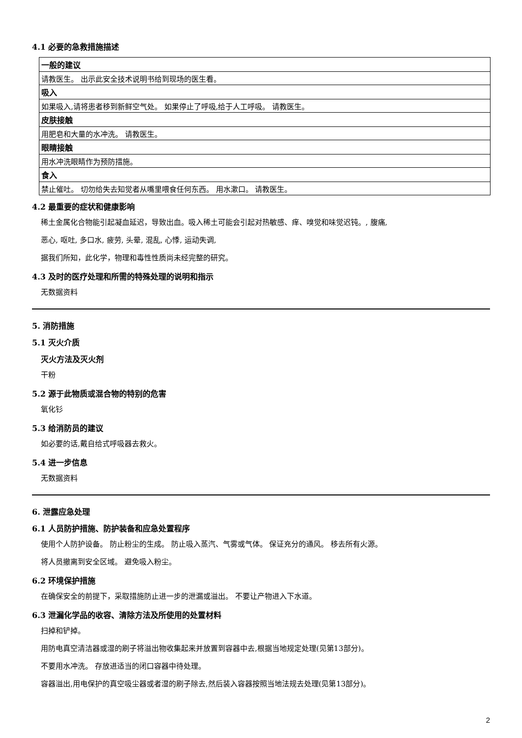4.1 必要的急救措施描述
| 一般的建议 |
| 请教医生。 出示此安全技术说明书给到现场的医生看。 |
| 吸入 |
| 如果吸入,请将患者移到新鲜空气处。 如果停止了呼吸,给于人工呼吸。 请教医生。 |
| 皮肤接触 |
| 用肥皂和大量的水冲洗。 请教医生。 |
| 眼睛接触 |
| 用水冲洗眼睛作为预防措施。 |
| 食入 |
| 禁止催吐。 切勿给失去知觉者从嘴里喂食任何东西。 用水漱口。 请教医生。 |
4.2 最重要的症状和健康影响
稀土金属化合物能引起凝血延迟，导致出血。吸入稀土可能会引起对热敏感、痒、嗅觉和味觉迟钝。, 腹痛,
恶心, 呕吐, 多口水, 疲劳, 头晕, 混乱, 心悸, 运动失调,
据我们所知，此化学，物理和毒性性质尚未经完整的研究。
4.3 及时的医疗处理和所需的特殊处理的说明和指示
无数据资料
5. 消防措施
5.1 灭火介质
灭火方法及灭火剂
干粉
5.2 源于此物质或混合物的特别的危害
氧化钐
5.3 给消防员的建议
如必要的话,戴自给式呼吸器去救火。
5.4 进一步信息
无数据资料
6. 泄露应急处理
6.1 人员防护措施、防护装备和应急处置程序
使用个人防护设备。 防止粉尘的生成。 防止吸入蒸汽、气雾或气体。 保证充分的通风。 移去所有火源。
将人员撤离到安全区域。 避免吸入粉尘。
6.2 环境保护措施
在确保安全的前提下，采取措施防止进一步的泄漏或溢出。 不要让产物进入下水道。
6.3 泄漏化学品的收容、清除方法及所使用的处置材料
扫掉和铲掉。
用防电真空清洁器或湿的刷子将溢出物收集起来并放置到容器中去,根据当地规定处理(见第13部分)。
不要用水冲洗。 存放进适当的闭口容器中待处理。
容器溢出,用电保护的真空吸尘器或者湿的刷子除去,然后装入容器按照当地法规去处理(见第13部分)。
2